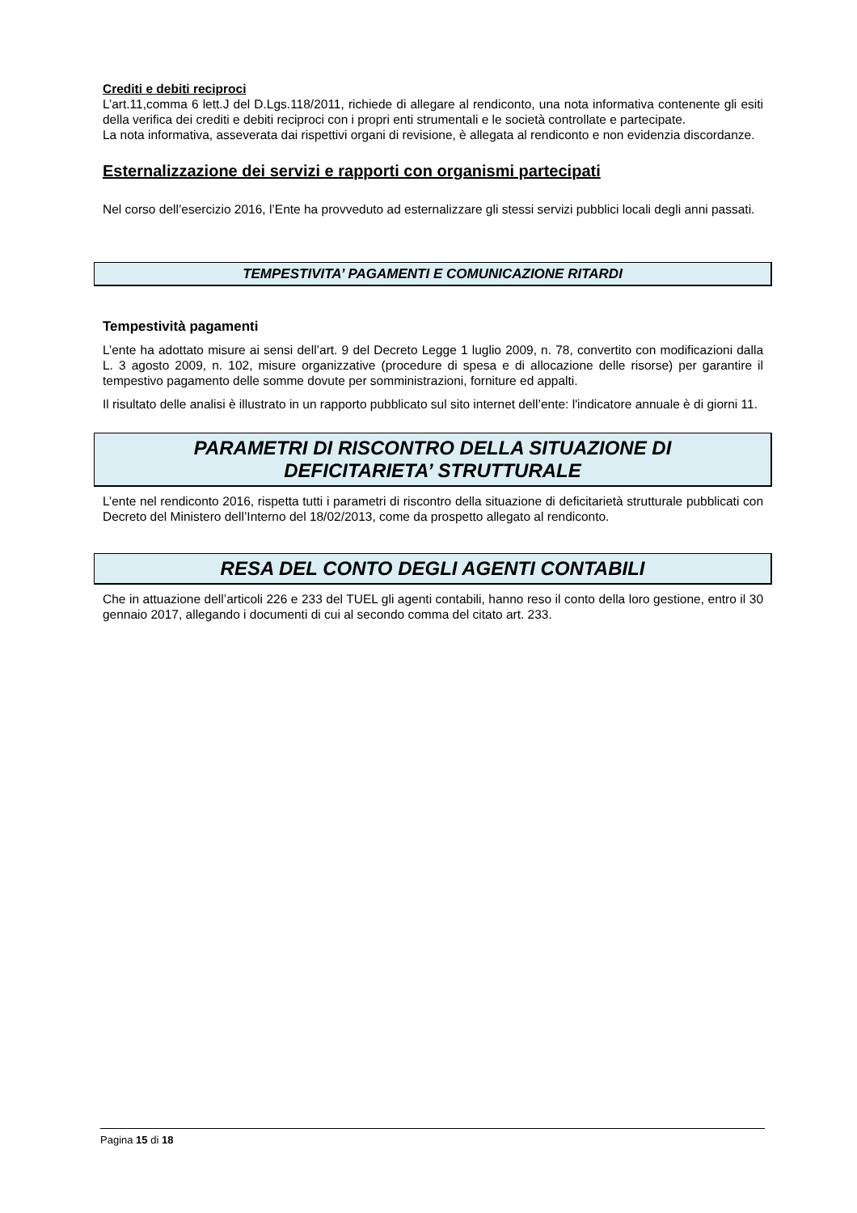Crediti e debiti reciproci
L’art.11,comma 6 lett.J del D.Lgs.118/2011, richiede di allegare al rendiconto, una nota informativa contenente gli esiti della verifica dei crediti e debiti reciproci con i propri enti strumentali e le società controllate e partecipate.
La nota informativa, asseverata dai rispettivi organi di revisione, è allegata al rendiconto e non evidenzia discordanze.
Esternalizzazione dei servizi e rapporti con organismi partecipati
Nel corso dell’esercizio 2016, l’Ente ha provveduto ad esternalizzare gli stessi servizi pubblici locali degli anni passati.
TEMPESTIVITA’ PAGAMENTI E COMUNICAZIONE RITARDI
Tempestività pagamenti
L’ente ha adottato misure ai sensi dell’art. 9 del Decreto Legge 1 luglio 2009, n. 78, convertito con modificazioni dalla L. 3 agosto 2009, n. 102, misure organizzative (procedure di spesa e di allocazione delle risorse) per garantire il tempestivo pagamento delle somme dovute per somministrazioni, forniture ed appalti.
Il risultato delle analisi è illustrato in un rapporto pubblicato sul sito internet dell’ente: l'indicatore annuale è di giorni 11.
PARAMETRI DI RISCONTRO DELLA SITUAZIONE DI
DEFICITARIETA’ STRUTTURALE
L’ente nel rendiconto 2016, rispetta tutti i parametri di riscontro della situazione di deficitarietà strutturale pubblicati con Decreto del Ministero dell’Interno del 18/02/2013, come da prospetto allegato al rendiconto.
RESA DEL CONTO DEGLI AGENTI CONTABILI
Che in attuazione dell’articoli 226 e 233 del TUEL gli agenti contabili, hanno reso il conto della loro gestione, entro il 30 gennaio 2017, allegando i documenti di cui al secondo comma del citato art. 233.
Pagina 15 di 18